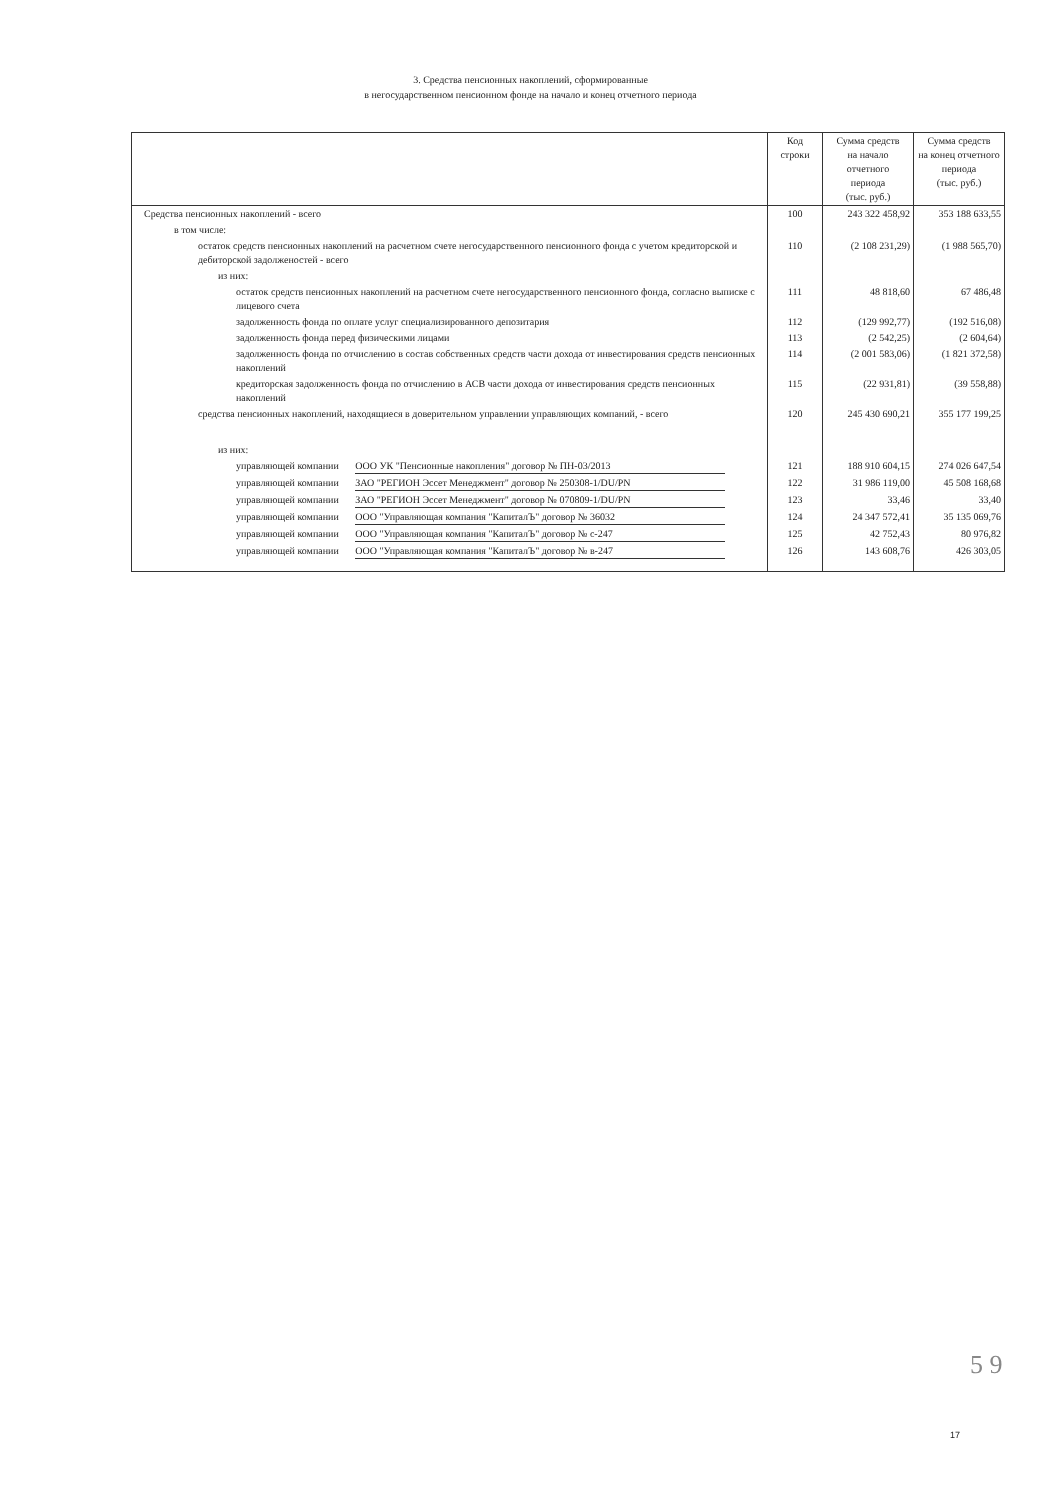3. Средства пенсионных накоплений, сформированные
в негосударственном пенсионном фонде на начало и конец отчетного периода
| | Код строки | Сумма средств на начало отчетного периода (тыс. руб.) | Сумма средств на конец отчетного периода (тыс. руб.) |
| --- | --- | --- | --- |
| Средства пенсионных накоплений - всего | 100 | 243 322 458,92 | 353 188 633,55 |
| в том числе: | | | |
| остаток средств пенсионных накоплений на расчетном счете негосударственного пенсионного фонда с учетом кредиторской и дебиторской задолженостей - всего | 110 | (2 108 231,29) | (1 988 565,70) |
| из них: | | | |
| остаток средств пенсионных накоплений на расчетном счете негосударственного пенсионного фонда, согласно выписке с лицевого счета | 111 | 48 818,60 | 67 486,48 |
| задолженность фонда по оплате услуг специализированного депозитария | 112 | (129 992,77) | (192 516,08) |
| задолженность фонда перед физическими лицами | 113 | (2 542,25) | (2 604,64) |
| задолженность фонда по отчислению в состав собственных средств части дохода от инвестирования средств пенсионных накоплений | 114 | (2 001 583,06) | (1 821 372,58) |
| кредиторская задолженность фонда по отчислению в АСВ части дохода от инвестирования средств пенсионных накоплений | 115 | (22 931,81) | (39 558,88) |
| средства пенсионных накоплений, находящиеся в доверительном управлении управляющих компаний, - всего | 120 | 245 430 690,21 | 355 177 199,25 |
| из них: | | | |
| управляющей компании ООО УК "Пенсионные накопления" договор № ПН-03/2013 | 121 | 188 910 604,15 | 274 026 647,54 |
| управляющей компании ЗАО "РЕГИОН Эссет Менеджмент" договор № 250308-1/DU/PN | 122 | 31 986 119,00 | 45 508 168,68 |
| управляющей компании ЗАО "РЕГИОН Эссет Менеджмент" договор № 070809-1/DU/PN | 123 | 33,46 | 33,40 |
| управляющей компании ООО "Управляющая компания "КапиталЪ" договор № 36032 | 124 | 24 347 572,41 | 35 135 069,76 |
| управляющей компании ООО "Управляющая компания "КапиталЪ" договор № с-247 | 125 | 42 752,43 | 80 976,82 |
| управляющей компании ООО "Управляющая компания "КапиталЪ" договор № в-247 | 126 | 143 608,76 | 426 303,05 |
5 9
17